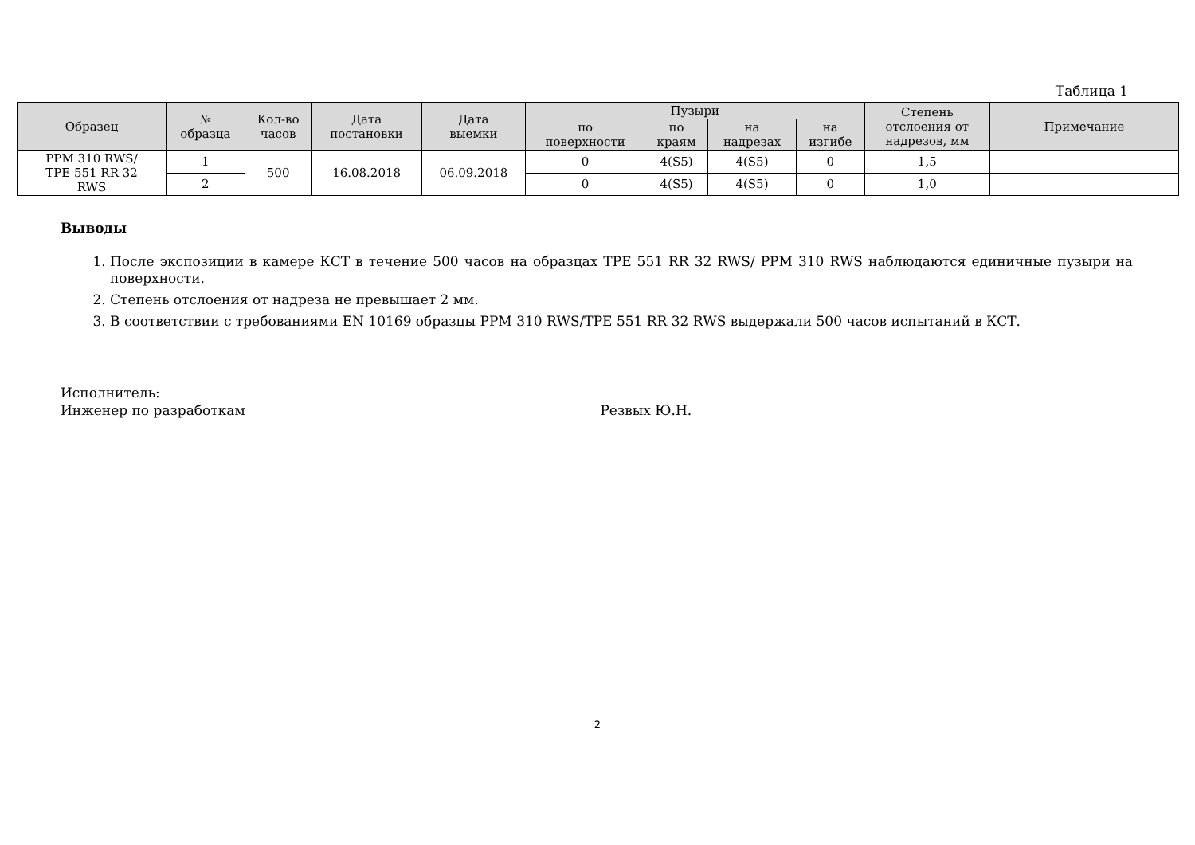Таблица 1
| Образец | № образца | Кол-во часов | Дата постановки | Дата выемки | Пузыри | | | | Степень отслоения от надрезов, мм | Примечание |
| --- | --- | --- | --- | --- | --- | --- | --- | --- | --- | --- |
| | | | | | по поверхности | по краям | на надрезах | на изгибе | | |
| PPM 310 RWS/ TPE 551 RR 32 RWS | 1 | 500 | 16.08.2018 | 06.09.2018 | 0 | 4(S5) | 4(S5) | 0 | 1,5 | |
| | 2 | | | | 0 | 4(S5) | 4(S5) | 0 | 1,0 | |
Выводы
1. После экспозиции в камере КСТ в течение 500 часов на образцах TPE 551 RR 32 RWS/ PPM 310 RWS наблюдаются единичные пузыри на поверхности.
2. Степень отслоения от надреза не превышает 2 мм.
3. В соответствии с требованиями EN 10169 образцы PPM 310 RWS/TPE 551 RR 32 RWS выдержали 500 часов испытаний в КСТ.
Исполнитель:
Инженер по разработкам Резвых Ю.Н.
2